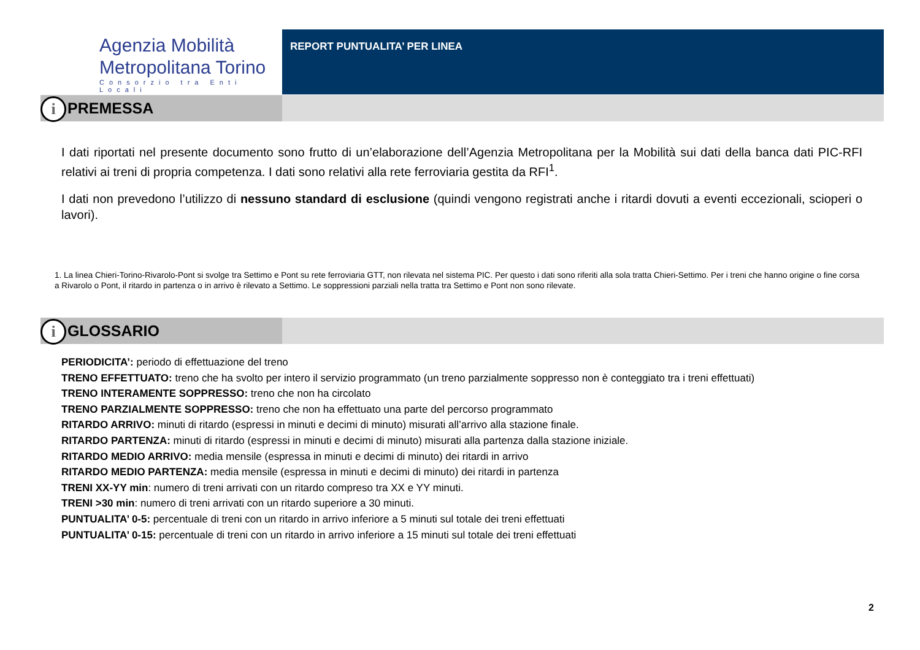Agenzia Mobilità
Metropolitana Torino
Consorzio tra Enti Locali
REPORT PUNTUALITA’ PER LINEA
i
PREMESSA
I dati riportati nel presente documento sono frutto di un’elaborazione dell’Agenzia Metropolitana per la Mobilità sui dati della banca dati PIC-RFI relativi ai treni di propria competenza. I dati sono relativi alla rete ferroviaria gestita da RFI<sup>1</sup>.
I dati non prevedono l’utilizzo di nessuno standard di esclusione (quindi vengono registrati anche i ritardi dovuti a eventi eccezionali, scioperi o lavori).
1. La linea Chieri-Torino-Rivarolo-Pont si svolge tra Settimo e Pont su rete ferroviaria GTT, non rilevata nel sistema PIC. Per questo i dati sono riferiti alla sola tratta Chieri-Settimo. Per i treni che hanno origine o fine corsa a Rivarolo o Pont, il ritardo in partenza o in arrivo è rilevato a Settimo. Le soppressioni parziali nella tratta tra Settimo e Pont non sono rilevate.
i
GLOSSARIO
PERIODICITA’: periodo di effettuazione del treno
TRENO EFFETTUATO: treno che ha svolto per intero il servizio programmato (un treno parzialmente soppresso non è conteggiato tra i treni effettuati)
TRENO INTERAMENTE SOPPRESSO: treno che non ha circolato
TRENO PARZIALMENTE SOPPRESSO: treno che non ha effettuato una parte del percorso programmato
RITARDO ARRIVO: minuti di ritardo (espressi in minuti e decimi di minuto) misurati all’arrivo alla stazione finale.
RITARDO PARTENZA: minuti di ritardo (espressi in minuti e decimi di minuto) misurati alla partenza dalla stazione iniziale.
RITARDO MEDIO ARRIVO: media mensile (espressa in minuti e decimi di minuto) dei ritardi in arrivo
RITARDO MEDIO PARTENZA: media mensile (espressa in minuti e decimi di minuto) dei ritardi in partenza
TRENI XX-YY min: numero di treni arrivati con un ritardo compreso tra XX e YY minuti.
TRENI >30 min: numero di treni arrivati con un ritardo superiore a 30 minuti.
PUNTUALITA’ 0-5: percentuale di treni con un ritardo in arrivo inferiore a 5 minuti sul totale dei treni effettuati
PUNTUALITA’ 0-15: percentuale di treni con un ritardo in arrivo inferiore a 15 minuti sul totale dei treni effettuati
2